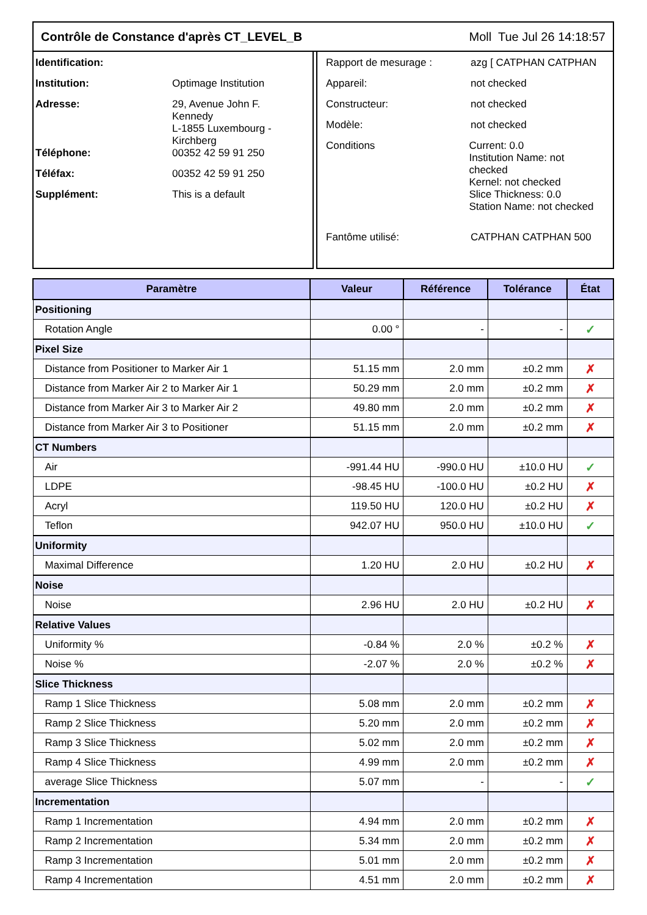Contrôle de Constance d'après CT_LEVEL_B Moll Tue Jul 26 14:18:57
Identification:
Institution: Optimage Institution
Adresse: 29, Avenue John F.
Kennedy
L-1855 Luxembourg -
Kirchberg
Téléphone: 00352 42 59 91 250
Téléfax: 00352 42 59 91 250
Supplément: This is a default
Rapport de mesurage : azg [ CATPHAN CATPHAN
Appareil: not checked
Constructeur: not checked
Modèle: not checked
Conditions Current: 0.0
Institution Name: not checked
Kernel: not checked
Slice Thickness: 0.0
Station Name: not checked
Fantôme utilisé: CATPHAN CATPHAN 500
| Paramètre | Valeur | Référence | Tolérance | État |
| --- | --- | --- | --- | --- |
| Positioning | | | | |
| Rotation Angle | 0.00 ° | - | - | ✓ |
| Pixel Size | | | | |
| Distance from Positioner to Marker Air 1 | 51.15 mm | 2.0 mm | ±0.2 mm | ✗ |
| Distance from Marker Air 2 to Marker Air 1 | 50.29 mm | 2.0 mm | ±0.2 mm | ✗ |
| Distance from Marker Air 3 to Marker Air 2 | 49.80 mm | 2.0 mm | ±0.2 mm | ✗ |
| Distance from Marker Air 3 to Positioner | 51.15 mm | 2.0 mm | ±0.2 mm | ✗ |
| CT Numbers | | | | |
| Air | -991.44 HU | -990.0 HU | ±10.0 HU | ✓ |
| LDPE | -98.45 HU | -100.0 HU | ±0.2 HU | ✗ |
| Acryl | 119.50 HU | 120.0 HU | ±0.2 HU | ✗ |
| Teflon | 942.07 HU | 950.0 HU | ±10.0 HU | ✓ |
| Uniformity | | | | |
| Maximal Difference | 1.20 HU | 2.0 HU | ±0.2 HU | ✗ |
| Noise | | | | |
| Noise | 2.96 HU | 2.0 HU | ±0.2 HU | ✗ |
| Relative Values | | | | |
| Uniformity % | -0.84 % | 2.0 % | ±0.2 % | ✗ |
| Noise % | -2.07 % | 2.0 % | ±0.2 % | ✗ |
| Slice Thickness | | | | |
| Ramp 1 Slice Thickness | 5.08 mm | 2.0 mm | ±0.2 mm | ✗ |
| Ramp 2 Slice Thickness | 5.20 mm | 2.0 mm | ±0.2 mm | ✗ |
| Ramp 3 Slice Thickness | 5.02 mm | 2.0 mm | ±0.2 mm | ✗ |
| Ramp 4 Slice Thickness | 4.99 mm | 2.0 mm | ±0.2 mm | ✗ |
| average Slice Thickness | 5.07 mm | - | - | ✓ |
| Incrementation | | | | |
| Ramp 1 Incrementation | 4.94 mm | 2.0 mm | ±0.2 mm | ✗ |
| Ramp 2 Incrementation | 5.34 mm | 2.0 mm | ±0.2 mm | ✗ |
| Ramp 3 Incrementation | 5.01 mm | 2.0 mm | ±0.2 mm | ✗ |
| Ramp 4 Incrementation | 4.51 mm | 2.0 mm | ±0.2 mm | ✗ |